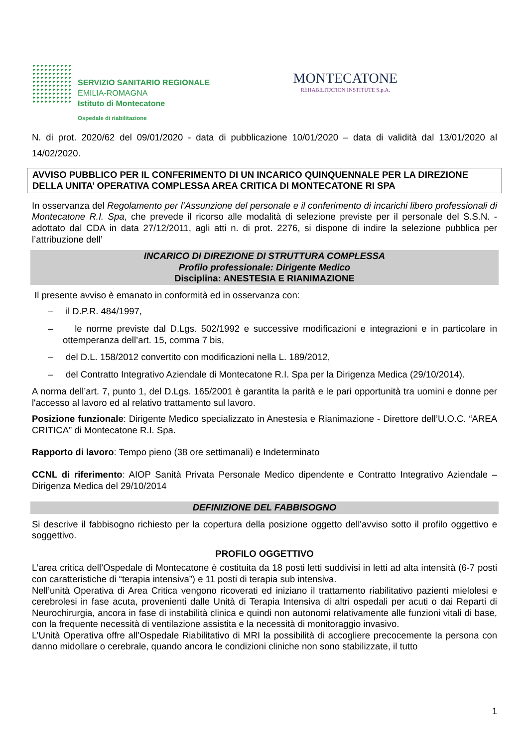SERVIZIO SANITARIO REGIONALE
EMILIA-ROMAGNA
Istituto di Montecatone
Ospedale di riabilitazione
MONTECATONE
REHABILITATION INSTITUTE S.p.A.
N. di prot. 2020/62 del 09/01/2020 - data di pubblicazione 10/01/2020 – data di validità dal 13/01/2020 al 14/02/2020.
AVVISO PUBBLICO PER IL CONFERIMENTO DI UN INCARICO QUINQUENNALE PER LA DIREZIONE DELLA UNITA’ OPERATIVA COMPLESSA AREA CRITICA DI MONTECATONE RI SPA
In osservanza del Regolamento per l’Assunzione del personale e il conferimento di incarichi libero professionali di Montecatone R.I. Spa, che prevede il ricorso alle modalità di selezione previste per il personale del S.S.N. - adottato dal CDA in data 27/12/2011, agli atti n. di prot. 2276, si dispone di indire la selezione pubblica per l’attribuzione dell’
INCARICO DI DIREZIONE DI STRUTTURA COMPLESSA
Profilo professionale: Dirigente Medico
Disciplina: ANESTESIA E RIANIMAZIONE
Il presente avviso è emanato in conformità ed in osservanza con:
– il D.P.R. 484/1997,
– le norme previste dal D.Lgs. 502/1992 e successive modificazioni e integrazioni e in particolare in ottemperanza dell’art. 15, comma 7 bis,
– del D.L. 158/2012 convertito con modificazioni nella L. 189/2012,
– del Contratto Integrativo Aziendale di Montecatone R.I. Spa per la Dirigenza Medica (29/10/2014).
A norma dell’art. 7, punto 1, del D.Lgs. 165/2001 è garantita la parità e le pari opportunità tra uomini e donne per l'accesso al lavoro ed al relativo trattamento sul lavoro.
Posizione funzionale: Dirigente Medico specializzato in Anestesia e Rianimazione - Direttore dell’U.O.C. “AREA CRITICA” di Montecatone R.I. Spa.
Rapporto di lavoro: Tempo pieno (38 ore settimanali) e Indeterminato
CCNL di riferimento: AIOP Sanità Privata Personale Medico dipendente e Contratto Integrativo Aziendale – Dirigenza Medica del 29/10/2014
DEFINIZIONE DEL FABBISOGNO
Si descrive il fabbisogno richiesto per la copertura della posizione oggetto dell'avviso sotto il profilo oggettivo e soggettivo.
PROFILO OGGETTIVO
L’area critica dell’Ospedale di Montecatone è costituita da 18 posti letti suddivisi in letti ad alta intensità (6-7 posti con caratteristiche di “terapia intensiva”) e 11 posti di terapia sub intensiva.
Nell’unità Operativa di Area Critica vengono ricoverati ed iniziano il trattamento riabilitativo pazienti mielolesi e cerebrolesi in fase acuta, provenienti dalle Unità di Terapia Intensiva di altri ospedali per acuti o dai Reparti di Neurochirurgia, ancora in fase di instabilità clinica e quindi non autonomi relativamente alle funzioni vitali di base, con la frequente necessità di ventilazione assistita e la necessità di monitoraggio invasivo.
L’Unità Operativa offre all’Ospedale Riabilitativo di MRI la possibilità di accogliere precocemente la persona con danno midollare o cerebrale, quando ancora le condizioni cliniche non sono stabilizzate, il tutto
1